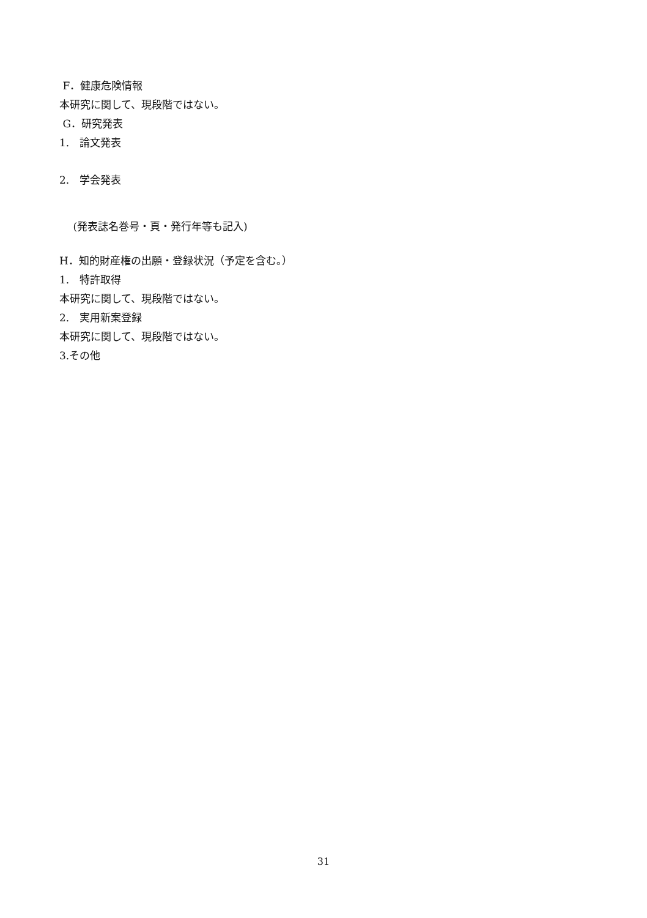F．健康危険情報
本研究に関して、現段階ではない。
G．研究発表
1.　論文発表
2.　学会発表
　 (発表誌名巻号・頁・発行年等も記入)
H．知的財産権の出願・登録状況（予定を含む。）
1.　特許取得
本研究に関して、現段階ではない。
2.　実用新案登録
本研究に関して、現段階ではない。
3.その他
31